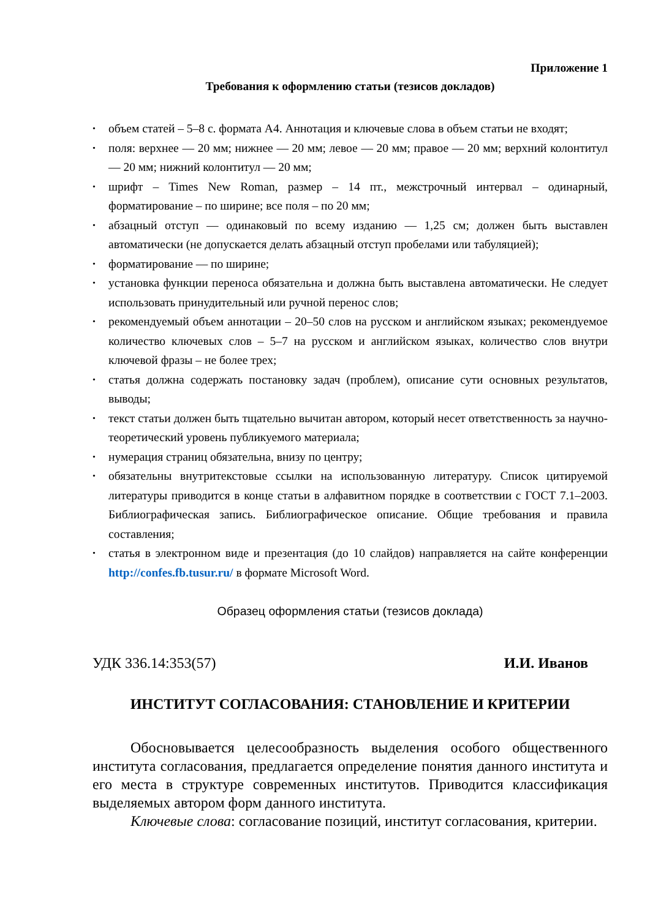Приложение 1
Требования к оформлению статьи (тезисов докладов)
• объем статей – 5–8 с. формата А4. Аннотация и ключевые слова в объем статьи не входят;
• поля: верхнее — 20 мм; нижнее — 20 мм; левое — 20 мм; правое — 20 мм; верхний колонтитул — 20 мм; нижний колонтитул — 20 мм;
• шрифт – Times New Roman, размер – 14 пт., межстрочный интервал – одинарный, форматирование – по ширине; все поля – по 20 мм;
• абзацный отступ — одинаковый по всему изданию — 1,25 см; должен быть выставлен автоматически (не допускается делать абзацный отступ пробелами или табуляцией);
• форматирование — по ширине;
• установка функции переноса обязательна и должна быть выставлена автоматически. Не следует использовать принудительный или ручной перенос слов;
• рекомендуемый объем аннотации – 20–50 слов на русском и английском языках; рекомендуемое количество ключевых слов – 5–7 на русском и английском языках, количество слов внутри ключевой фразы – не более трех;
• статья должна содержать постановку задач (проблем), описание сути основных результатов, выводы;
• текст статьи должен быть тщательно вычитан автором, который несет ответственность за научно-теоретический уровень публикуемого материала;
• нумерация страниц обязательна, внизу по центру;
• обязательны внутритекстовые ссылки на использованную литературу. Список цитируемой литературы приводится в конце статьи в алфавитном порядке в соответствии с ГОСТ 7.1–2003. Библиографическая запись. Библиографическое описание. Общие требования и правила составления;
• статья в электронном виде и презентация (до 10 слайдов) направляется на сайте конференции http://confes.fb.tusur.ru/ в формате Microsoft Word.
Образец оформления статьи (тезисов доклада)
УДК 336.14:353(57) И.И. Иванов
ИНСТИТУТ СОГЛАСОВАНИЯ: СТАНОВЛЕНИЕ И КРИТЕРИИ
Обосновывается целесообразность выделения особого общественного института согласования, предлагается определение понятия данного института и его места в структуре современных институтов. Приводится классификация выделяемых автором форм данного института.
Ключевые слова: согласование позиций, институт согласования, критерии.